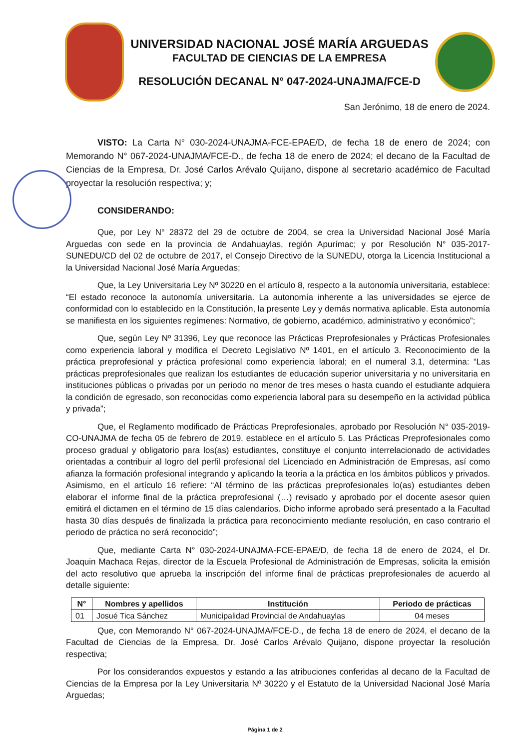UNIVERSIDAD NACIONAL JOSÉ MARÍA ARGUEDAS
FACULTAD DE CIENCIAS DE LA EMPRESA
RESOLUCIÓN DECANAL N° 047-2024-UNAJMA/FCE-D
San Jerónimo, 18 de enero de 2024.
VISTO: La Carta N° 030-2024-UNAJMA-FCE-EPAE/D, de fecha 18 de enero de 2024; con Memorando N° 067-2024-UNAJMA/FCE-D., de fecha 18 de enero de 2024; el decano de la Facultad de Ciencias de la Empresa, Dr. José Carlos Arévalo Quijano, dispone al secretario académico de Facultad proyectar la resolución respectiva; y;
CONSIDERANDO:
Que, por Ley N° 28372 del 29 de octubre de 2004, se crea la Universidad Nacional José María Arguedas con sede en la provincia de Andahuaylas, región Apurímac; y por Resolución N° 035-2017-SUNEDU/CD del 02 de octubre de 2017, el Consejo Directivo de la SUNEDU, otorga la Licencia Institucional a la Universidad Nacional José María Arguedas;
Que, la Ley Universitaria Ley Nº 30220 en el artículo 8, respecto a la autonomía universitaria, establece: “El estado reconoce la autonomía universitaria. La autonomía inherente a las universidades se ejerce de conformidad con lo establecido en la Constitución, la presente Ley y demás normativa aplicable. Esta autonomía se manifiesta en los siguientes regímenes: Normativo, de gobierno, académico, administrativo y económico”;
Que, según Ley Nº 31396, Ley que reconoce las Prácticas Preprofesionales y Prácticas Profesionales como experiencia laboral y modifica el Decreto Legislativo Nº 1401, en el artículo 3. Reconocimiento de la práctica preprofesional y práctica profesional como experiencia laboral; en el numeral 3.1, determina: “Las prácticas preprofesionales que realizan los estudiantes de educación superior universitaria y no universitaria en instituciones públicas o privadas por un periodo no menor de tres meses o hasta cuando el estudiante adquiera la condición de egresado, son reconocidas como experiencia laboral para su desempeño en la actividad pública y privada”;
Que, el Reglamento modificado de Prácticas Preprofesionales, aprobado por Resolución N° 035-2019-CO-UNAJMA de fecha 05 de febrero de 2019, establece en el artículo 5. Las Prácticas Preprofesionales como proceso gradual y obligatorio para los(as) estudiantes, constituye el conjunto interrelacionado de actividades orientadas a contribuir al logro del perfil profesional del Licenciado en Administración de Empresas, así como afianza la formación profesional integrando y aplicando la teoría a la práctica en los ámbitos públicos y privados. Asimismo, en el artículo 16 refiere: “Al término de las prácticas preprofesionales lo(as) estudiantes deben elaborar el informe final de la práctica preprofesional (…) revisado y aprobado por el docente asesor quien emitirá el dictamen en el término de 15 días calendarios. Dicho informe aprobado será presentado a la Facultad hasta 30 días después de finalizada la práctica para reconocimiento mediante resolución, en caso contrario el periodo de práctica no será reconocido”;
Que, mediante Carta N° 030-2024-UNAJMA-FCE-EPAE/D, de fecha 18 de enero de 2024, el Dr. Joaquin Machaca Rejas, director de la Escuela Profesional de Administración de Empresas, solicita la emisión del acto resolutivo que aprueba la inscripción del informe final de prácticas preprofesionales de acuerdo al detalle siguiente:
| N° | Nombres y apellidos | Institución | Periodo de prácticas |
| --- | --- | --- | --- |
| 01 | Josué Tica Sánchez | Municipalidad Provincial de Andahuaylas | 04 meses |
Que, con Memorando N° 067-2024-UNAJMA/FCE-D., de fecha 18 de enero de 2024, el decano de la Facultad de Ciencias de la Empresa, Dr. José Carlos Arévalo Quijano, dispone proyectar la resolución respectiva;
Por los considerandos expuestos y estando a las atribuciones conferidas al decano de la Facultad de Ciencias de la Empresa por la Ley Universitaria Nº 30220 y el Estatuto de la Universidad Nacional José María Arguedas;
Página 1 de 2